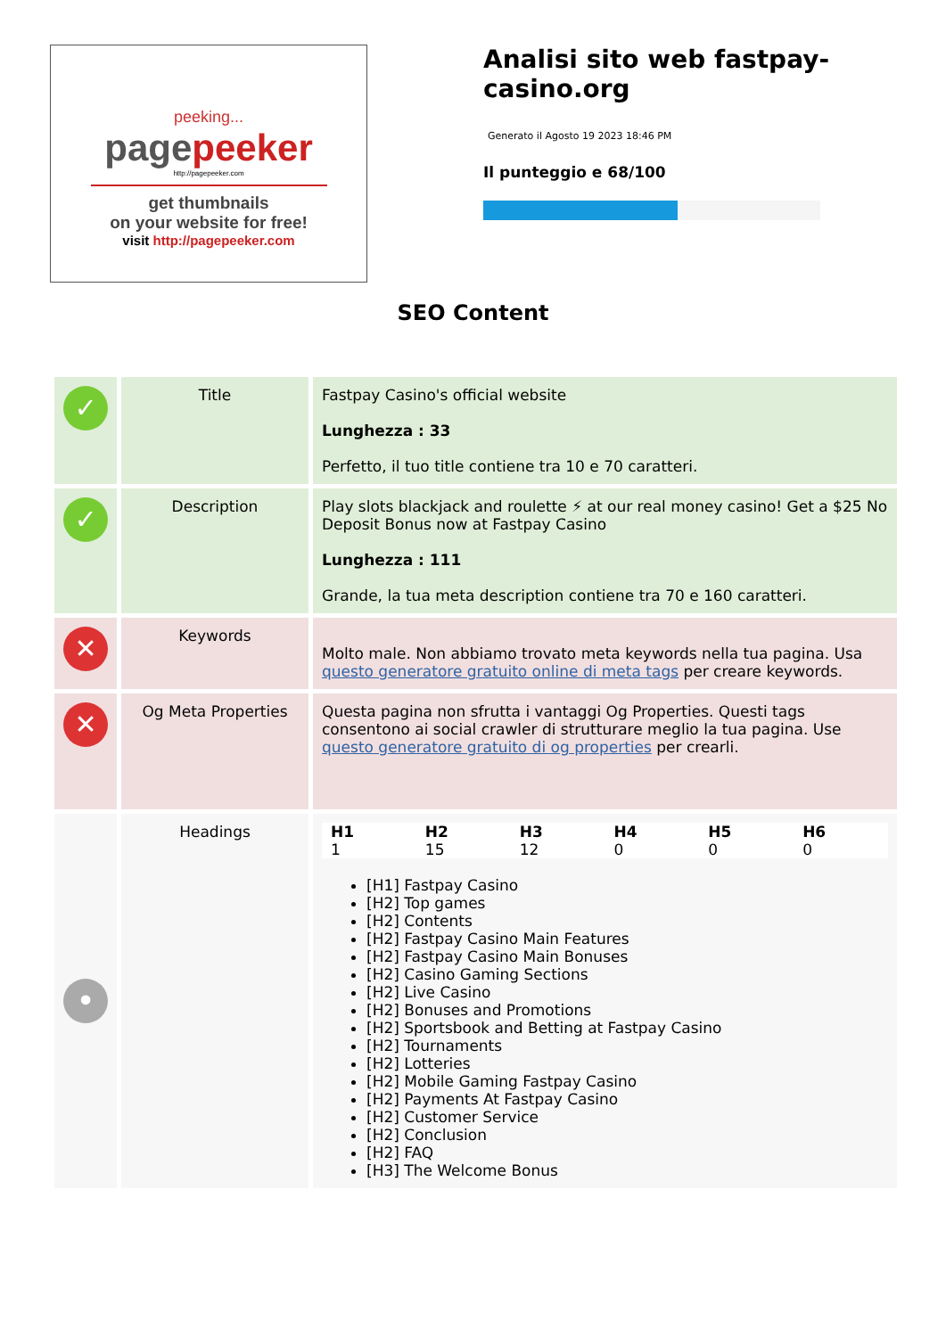peeking...
pagepeeker
http://pagepeeker.com
get thumbnails
on your website for free!
visit http://pagepeeker.com
Analisi sito web fastpay-casino.org
Generato il Agosto 19 2023 18:46 PM
Il punteggio e 68/100
SEO Content
| ✓ | Title | Fastpay Casino's official website Lunghezza : 33 Perfetto, il tuo title contiene tra 10 e 70 caratteri. |
| ✓ | Description | Play slots blackjack and roulette ⚡ at our real money casino! Get a $25 No Deposit Bonus now at Fastpay Casino Lunghezza : 111 Grande, la tua meta description contiene tra 70 e 160 caratteri. |
| ✕ | Keywords | Molto male. Non abbiamo trovato meta keywords nella tua pagina. Usa questo generatore gratuito online di meta tags per creare keywords. |
| ✕ | Og Meta Properties | Questa pagina non sfrutta i vantaggi Og Properties. Questi tags consentono ai social crawler di strutturare meglio la tua pagina. Use questo generatore gratuito di og properties per crearli. |
| • | Headings | / H1 / H2 / H3 / H4 / H5 / H6 / / --- / --- / --- / --- / --- / --- / / 1 / 15 / 12 / 0 / 0 / 0 / [H1] Fastpay Casino [H2] Top games [H2] Contents [H2] Fastpay Casino Main Features [H2] Fastpay Casino Main Bonuses [H2] Casino Gaming Sections [H2] Live Casino [H2] Bonuses and Promotions [H2] Sportsbook and Betting at Fastpay Casino [H2] Tournaments [H2] Lotteries [H2] Mobile Gaming Fastpay Casino [H2] Payments At Fastpay Casino [H2] Customer Service [H2] Conclusion [H2] FAQ [H3] The Welcome Bonus |